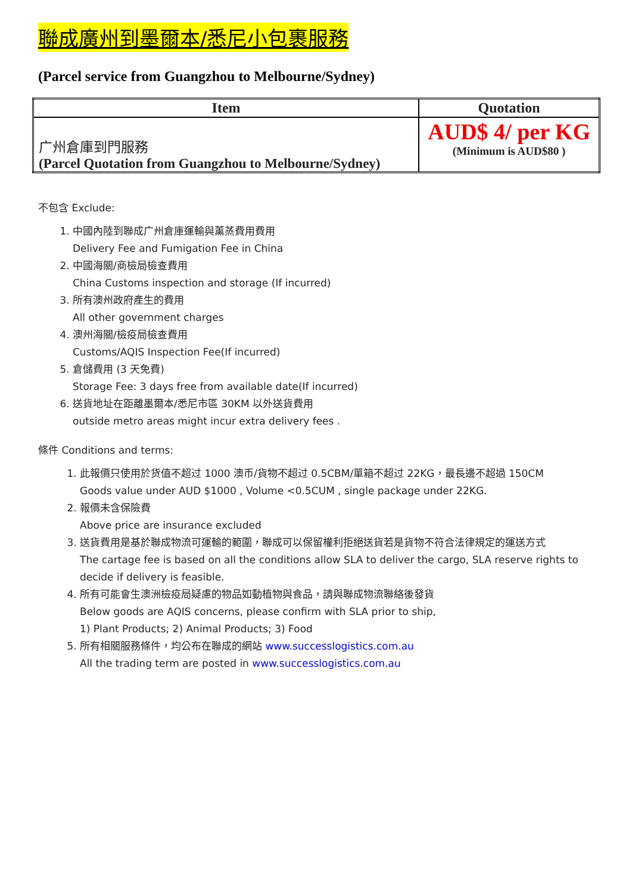聯成廣州到墨爾本/悉尼小包裹服務
(Parcel service from Guangzhou to Melbourne/Sydney)
| Item | Quotation |
| --- | --- |
| 广州倉庫到門服務 (Parcel Quotation from Guangzhou to Melbourne/Sydney) | AUD$ 4/ per KG (Minimum is AUD$80 ) |
不包含 Exclude:
1. 中國內陸到聯成广州倉庫運輸與薰蒸費用費用
Delivery Fee and Fumigation Fee in China
2. 中國海關/商檢局檢查費用
China Customs inspection and storage (If incurred)
3. 所有澳州政府產生的費用
All other government charges
4. 澳州海關/檢疫局檢查費用
Customs/AQIS Inspection Fee(If incurred)
5. 倉儲費用 (3 天免費)
Storage Fee: 3 days free from available date(If incurred)
6. 送貨地址在距離墨爾本/悉尼市區 30KM 以外送貨費用
outside metro areas might incur extra delivery fees .
條件 Conditions and terms:
1. 此報價只使用於货值不超过 1000 澳币/貨物不超过 0.5CBM/單箱不超过 22KG，最長邊不超過 150CM
Goods value under AUD $1000 , Volume <0.5CUM , single package under 22KG.
2. 報價未含保險費
Above price are insurance excluded
3. 送貨費用是基於聯成物流可運輸的範圍，聯成可以保留權利拒絕送貨若是貨物不符合法律規定的運送方式
The cartage fee is based on all the conditions allow SLA to deliver the cargo, SLA reserve rights to decide if delivery is feasible.
4. 所有可能會生澳洲檢疫局疑慮的物品如動植物與食品，請與聯成物流聯絡後發貨
Below goods are AQIS concerns, please confirm with SLA prior to ship,
1) Plant Products; 2) Animal Products; 3) Food
5. 所有相關服務條件，均公布在聯成的網站 www.successlogistics.com.au
All the trading term are posted in www.successlogistics.com.au